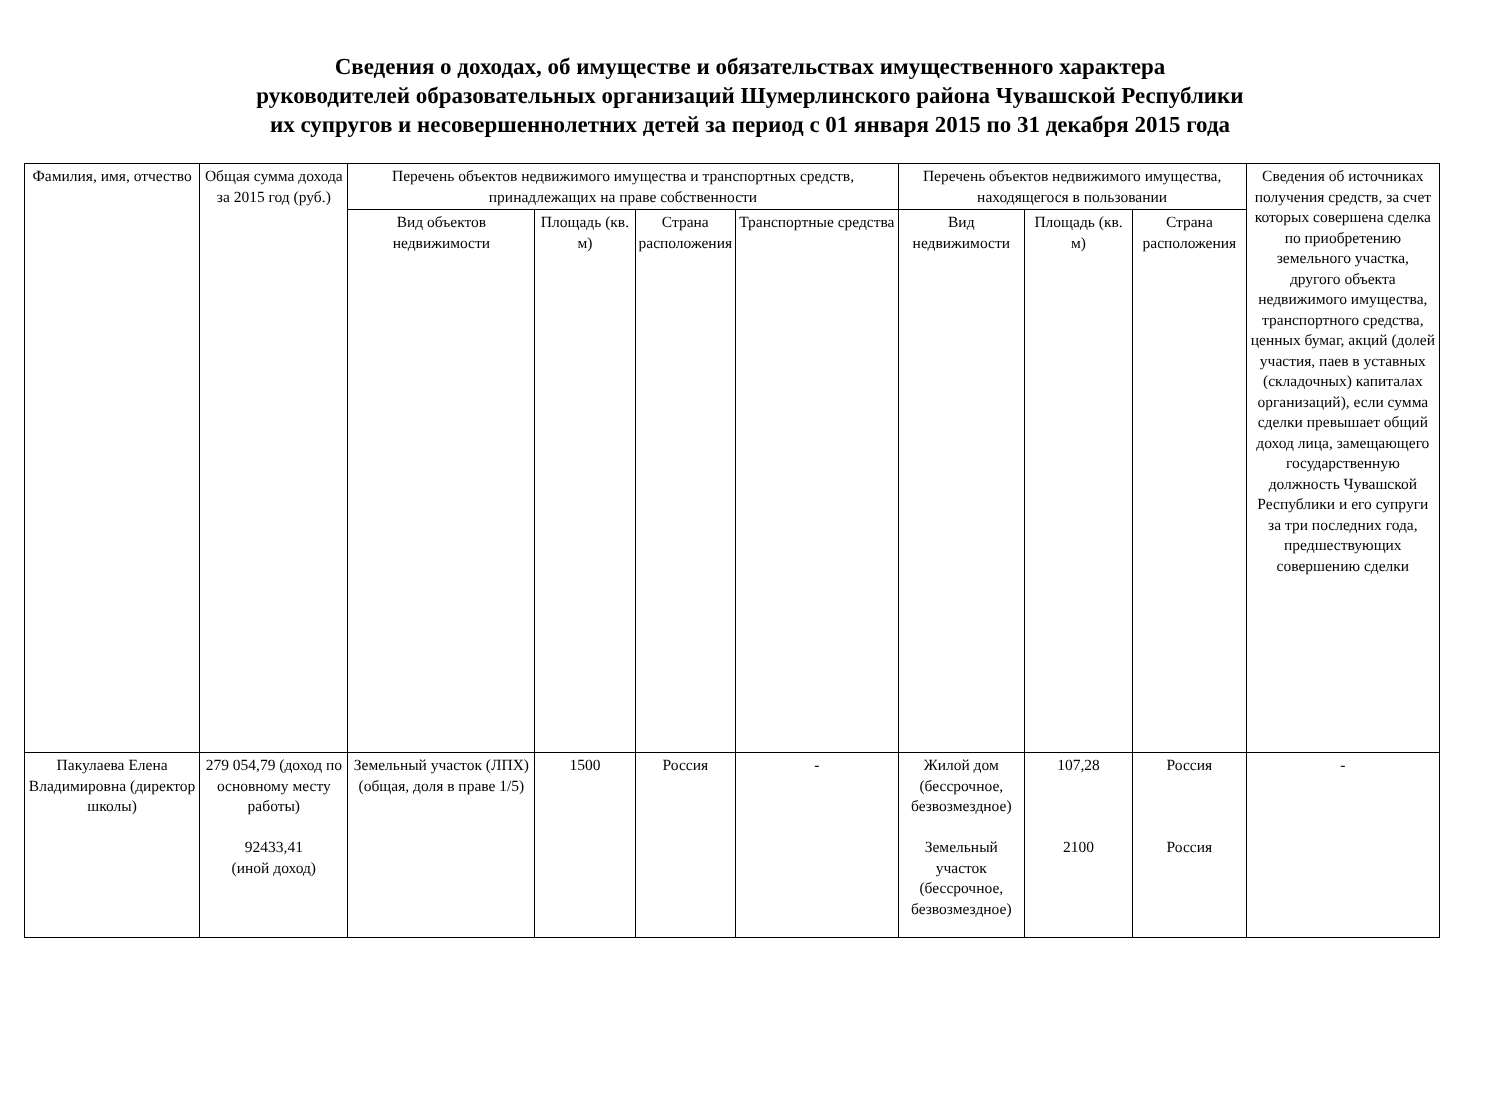Сведения о доходах, об имуществе и обязательствах имущественного характера
руководителей образовательных организаций Шумерлинского района Чувашской Республики
их супругов и несовершеннолетних детей за период с 01 января 2015 по 31 декабря 2015 года
| Фамилия, имя, отчество | Общая сумма дохода за 2015 год (руб.) | Перечень объектов недвижимого имущества и транспортных средств, принадлежащих на праве собственности | | | | Перечень объектов недвижимого имущества, находящегося в пользовании | | | Сведения об источниках получения средств, за счет которых совершена сделка по приобретению земельного участка, другого объекта недвижимого имущества, транспортного средства, ценных бумаг, акций (долей участия, паев в уставных (складочных) капиталах организаций), если сумма сделки превышает общий доход лица, замещающего государственную должность Чувашской Республики и его супруги за три последних года, предшествующих совершению сделки |
| --- | --- | --- | --- | --- | --- | --- | --- | --- | --- |
| | | Вид объектов недвижимости | Площадь (кв. м) | Страна расположения | Транспортные средства | Вид недвижимости | Площадь (кв. м) | Страна расположения | |
| Пакулаева Елена Владимировна (директор школы) | 279 054,79 (доход по основному месту работы) 92433,41 (иной доход) | Земельный участок (ЛПХ) (общая, доля в праве 1/5) | 1500 | Россия | - | Жилой дом (бессрочное, безвозмездное) Земельный участок (бессрочное, безвозмездное) | 107,28 2100 | Россия Россия | - |